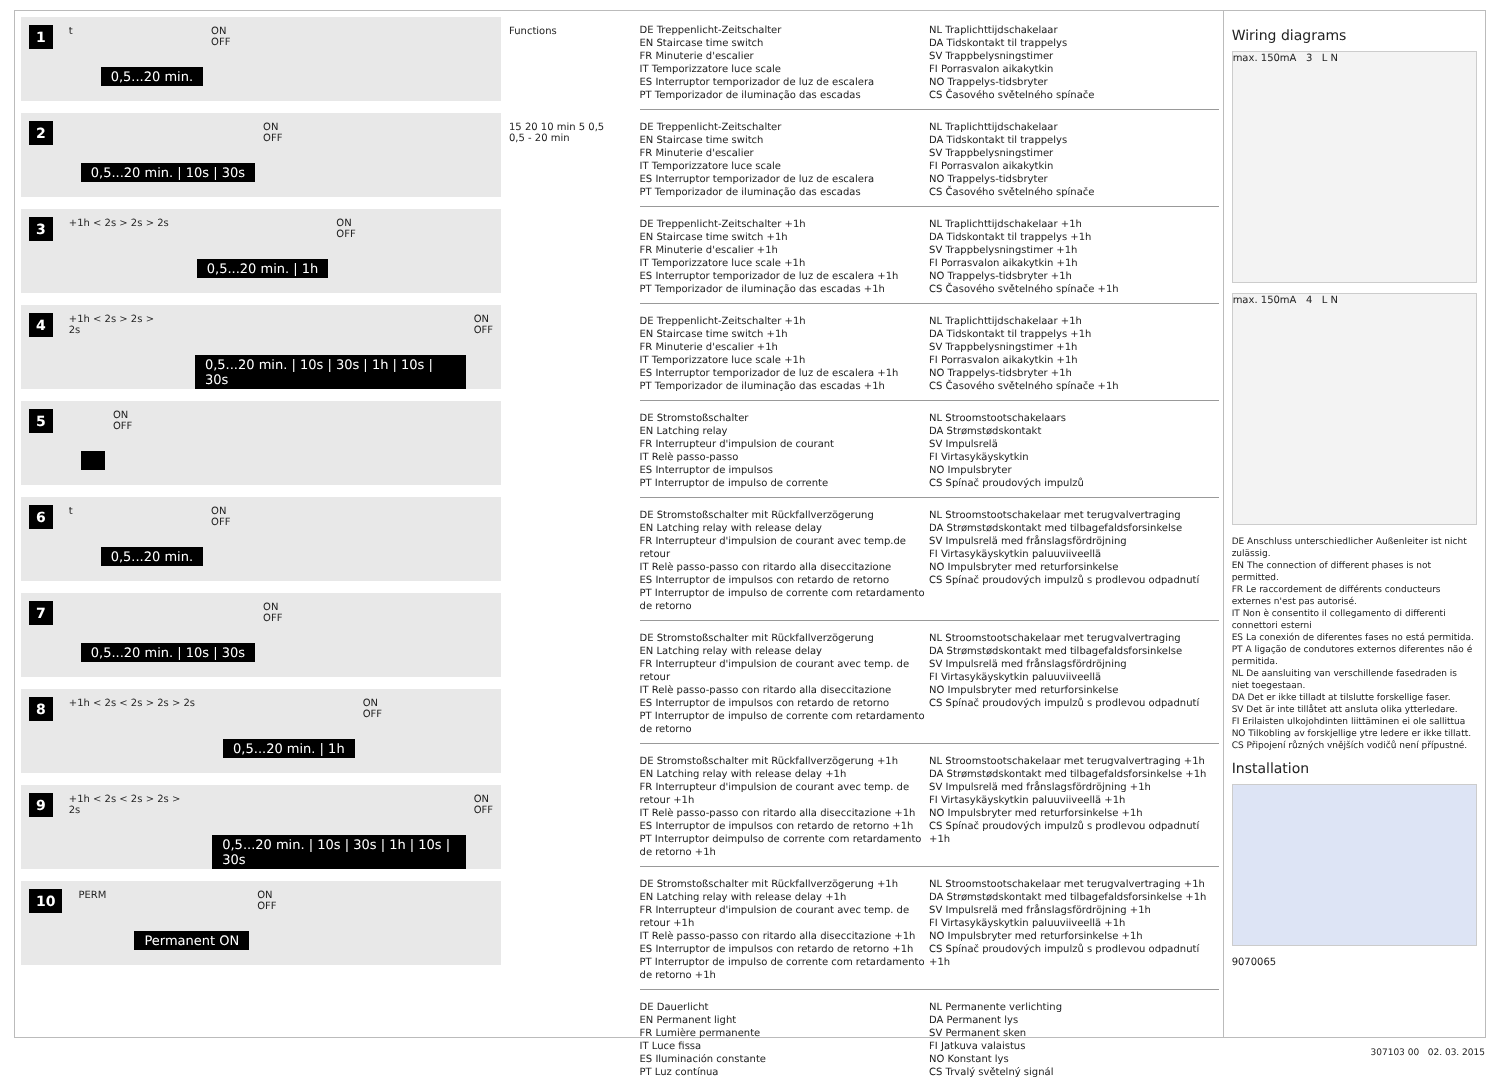1 t 0,5...20 min. ON
OFF
Functions
2 0,5...20 min. | 10s | 30s ON
OFF
15 20 10 min 5 0,5
0,5 - 20 min
3 +1h < 2s > 2s > 2s 0,5...20 min. | 1h ON
OFF
4 +1h < 2s > 2s > 2s 0,5...20 min. | 10s | 30s | 1h | 10s | 30s ON
OFF
5 ON
OFF
6 t 0,5...20 min. ON
OFF
7 0,5...20 min. | 10s | 30s ON
OFF
8 +1h < 2s < 2s > 2s > 2s 0,5...20 min. | 1h ON
OFF
9 +1h < 2s < 2s > 2s > 2s 0,5...20 min. | 10s | 30s | 1h | 10s | 30s ON
OFF
10 PERM Permanent ON ON
OFF
DE Treppenlicht-Zeitschalter
EN Staircase time switch
FR Minuterie d'escalier
IT Temporizzatore luce scale
ES Interruptor temporizador de luz de escalera
PT Temporizador de iluminação das escadas
NL Traplichttijdschakelaar
DA Tidskontakt til trappelys
SV Trappbelysningstimer
FI Porrasvalon aikakytkin
NO Trappelys-tidsbryter
CS Časového světelného spínače
DE Treppenlicht-Zeitschalter
EN Staircase time switch
FR Minuterie d'escalier
IT Temporizzatore luce scale
ES Interruptor temporizador de luz de escalera
PT Temporizador de iluminação das escadas
NL Traplichttijdschakelaar
DA Tidskontakt til trappelys
SV Trappbelysningstimer
FI Porrasvalon aikakytkin
NO Trappelys-tidsbryter
CS Časového světelného spínače
DE Treppenlicht-Zeitschalter +1h
EN Staircase time switch +1h
FR Minuterie d'escalier +1h
IT Temporizzatore luce scale +1h
ES Interruptor temporizador de luz de escalera +1h
PT Temporizador de iluminação das escadas +1h
NL Traplichttijdschakelaar +1h
DA Tidskontakt til trappelys +1h
SV Trappbelysningstimer +1h
FI Porrasvalon aikakytkin +1h
NO Trappelys-tidsbryter +1h
CS Časového světelného spínače +1h
DE Treppenlicht-Zeitschalter +1h
EN Staircase time switch +1h
FR Minuterie d'escalier +1h
IT Temporizzatore luce scale +1h
ES Interruptor temporizador de luz de escalera +1h
PT Temporizador de iluminação das escadas +1h
NL Traplichttijdschakelaar +1h
DA Tidskontakt til trappelys +1h
SV Trappbelysningstimer +1h
FI Porrasvalon aikakytkin +1h
NO Trappelys-tidsbryter +1h
CS Časového světelného spínače +1h
DE Stromstoßschalter
EN Latching relay
FR Interrupteur d'impulsion de courant
IT Relè passo-passo
ES Interruptor de impulsos
PT Interruptor de impulso de corrente
NL Stroomstootschakelaars
DA Strømstødskontakt
SV Impulsrelä
FI Virtasykäyskytkin
NO Impulsbryter
CS Spínač proudových impulzů
DE Stromstoßschalter mit Rückfallverzögerung
EN Latching relay with release delay
FR Interrupteur d'impulsion de courant avec temp.de retour
IT Relè passo-passo con ritardo alla diseccitazione
ES Interruptor de impulsos con retardo de retorno
PT Interruptor de impulso de corrente com retardamento de retorno
NL Stroomstootschakelaar met terugvalvertraging
DA Strømstødskontakt med tilbagefaldsforsinkelse
SV Impulsrelä med frånslagsfördröjning
FI Virtasykäyskytkin paluuviiveellä
NO Impulsbryter med returforsinkelse
CS Spínač proudových impulzů s prodlevou odpadnutí
DE Stromstoßschalter mit Rückfallverzögerung
EN Latching relay with release delay
FR Interrupteur d'impulsion de courant avec temp. de retour
IT Relè passo-passo con ritardo alla diseccitazione
ES Interruptor de impulsos con retardo de retorno
PT Interruptor de impulso de corrente com retardamento de retorno
NL Stroomstootschakelaar met terugvalvertraging
DA Strømstødskontakt med tilbagefaldsforsinkelse
SV Impulsrelä med frånslagsfördröjning
FI Virtasykäyskytkin paluuviiveellä
NO Impulsbryter med returforsinkelse
CS Spínač proudových impulzů s prodlevou odpadnutí
DE Stromstoßschalter mit Rückfallverzögerung +1h
EN Latching relay with release delay +1h
FR Interrupteur d'impulsion de courant avec temp. de retour +1h
IT Relè passo-passo con ritardo alla diseccitazione +1h
ES Interruptor de impulsos con retardo de retorno +1h
PT Interruptor deimpulso de corrente com retardamento de retorno +1h
NL Stroomstootschakelaar met terugvalvertraging +1h
DA Strømstødskontakt med tilbagefaldsforsinkelse +1h
SV Impulsrelä med frånslagsfördröjning +1h
FI Virtasykäyskytkin paluuviiveellä +1h
NO Impulsbryter med returforsinkelse +1h
CS Spínač proudových impulzů s prodlevou odpadnutí +1h
DE Stromstoßschalter mit Rückfallverzögerung +1h
EN Latching relay with release delay +1h
FR Interrupteur d'impulsion de courant avec temp. de retour +1h
IT Relè passo-passo con ritardo alla diseccitazione +1h
ES Interruptor de impulsos con retardo de retorno +1h
PT Interruptor de impulso de corrente com retardamento de retorno +1h
NL Stroomstootschakelaar met terugvalvertraging +1h
DA Strømstødskontakt med tilbagefaldsforsinkelse +1h
SV Impulsrelä med frånslagsfördröjning +1h
FI Virtasykäyskytkin paluuviiveellä +1h
NO Impulsbryter med returforsinkelse +1h
CS Spínač proudových impulzů s prodlevou odpadnutí +1h
DE Dauerlicht
EN Permanent light
FR Lumière permanente
IT Luce fissa
ES Iluminación constante
PT Luz contínua
NL Permanente verlichting
DA Permanent lys
SV Permanent sken
FI Jatkuva valaistus
NO Konstant lys
CS Trvalý světelný signál
Wiring diagrams
max. 150mA 3 L N
max. 150mA 4 L N
DE Anschluss unterschiedlicher Außenleiter ist nicht zulässig.
EN The connection of different phases is not permitted.
FR Le raccordement de différents conducteurs externes n'est pas autorisé.
IT Non è consentito il collegamento di differenti connettori esterni
ES La conexión de diferentes fases no está permitida.
PT A ligação de condutores externos diferentes não é permitida.
NL De aansluiting van verschillende fasedraden is niet toegestaan.
DA Det er ikke tilladt at tilslutte forskellige faser.
SV Det är inte tillåtet att ansluta olika ytterledare.
FI Erilaisten ulkojohdinten liittäminen ei ole sallittua
NO Tilkobling av forskjellige ytre ledere er ikke tillatt.
CS Připojení různých vnějších vodičů není přípustné.
Installation
9070065
307103 00 02. 03. 2015